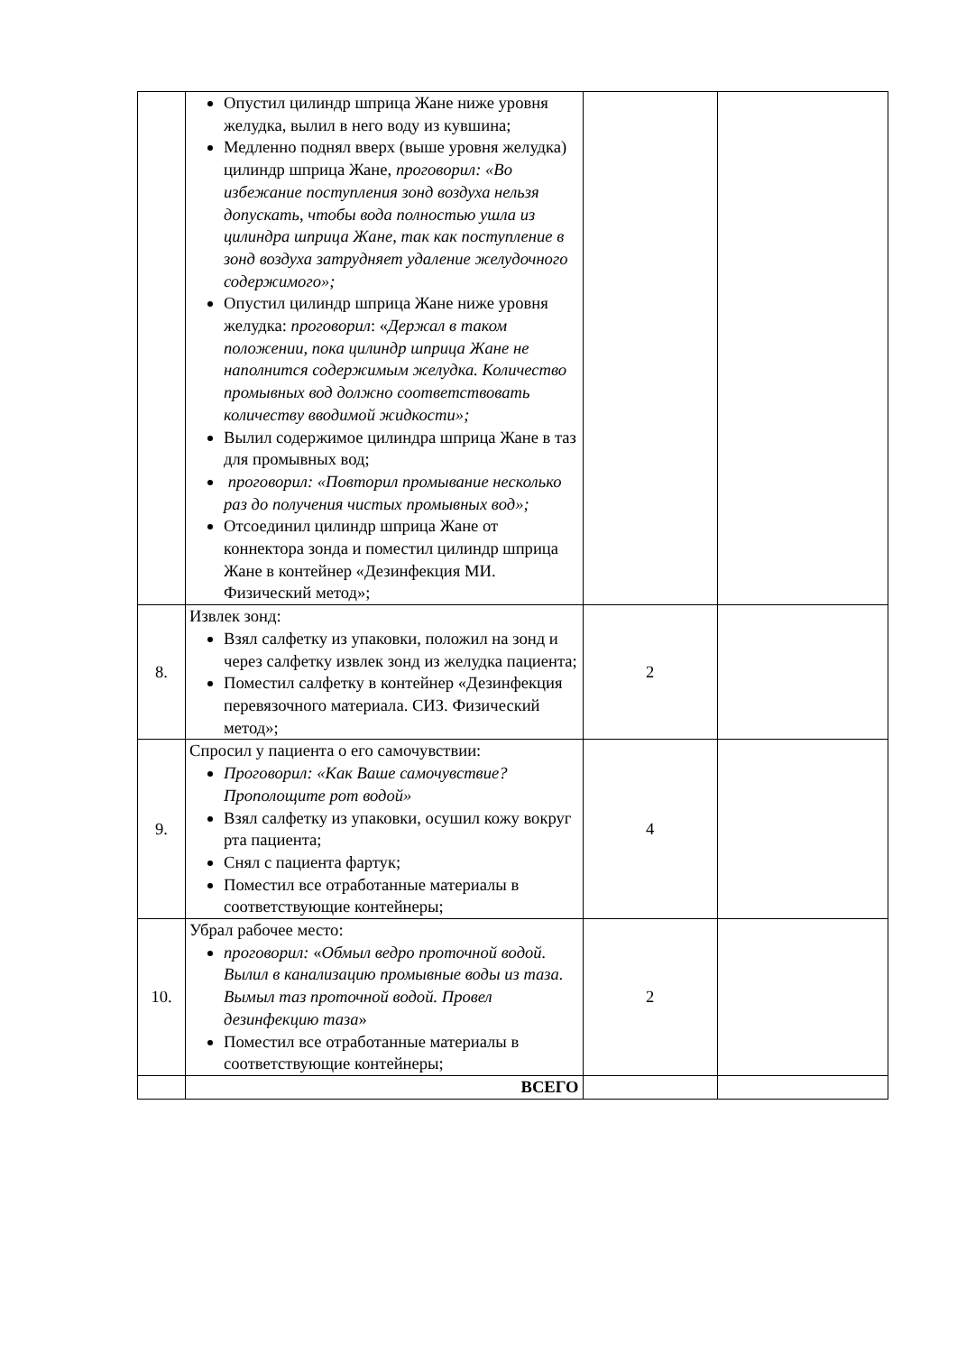| | Опустил цилиндр шприца Жане ниже уровня желудка, вылил в него воду из кувшина; Медленно поднял вверх (выше уровня желудка) цилиндр шприца Жане, проговорил: «Во избежание поступления зонд воздуха нельзя допускать, чтобы вода полностью ушла из цилиндра шприца Жане, так как поступление в зонд воздуха затрудняет удаление желудочного содержимого»; Опустил цилиндр шприца Жане ниже уровня желудка: проговорил : « Держал в таком положении, пока цилиндр шприца Жане не наполнится содержимым желудка. Количество промывных вод должно соответствовать количеству вводимой жидкости»; Вылил содержимое цилиндра шприца Жане в таз для промывных вод; проговорил: «Повторил промывание несколько раз до получения чистых промывных вод»; Отсоединил цилиндр шприца Жане от коннектора зонда и поместил цилиндр шприца Жане в контейнер «Дезинфекция МИ. Физический метод»; | | |
| 8. | Извлек зонд: Взял салфетку из упаковки, положил на зонд и через салфетку извлек зонд из желудка пациента; Поместил салфетку в контейнер «Дезинфекция перевязочного материала. СИЗ. Физический метод»; | 2 | |
| 9. | Спросил у пациента о его самочувствии: Проговорил: «Как Ваше самочувствие? Прополощите рот водой» Взял салфетку из упаковки, осушил кожу вокруг рта пациента; Снял с пациента фартук; Поместил все отработанные материалы в соответствующие контейнеры; | 4 | |
| 10. | Убрал рабочее место: проговорил: « Обмыл ведро проточной водой. Вылил в канализацию промывные воды из таза. Вымыл таз проточной водой. Провел дезинфекцию таза » Поместил все отработанные материалы в соответствующие контейнеры; | 2 | |
| | ВСЕГО | | |